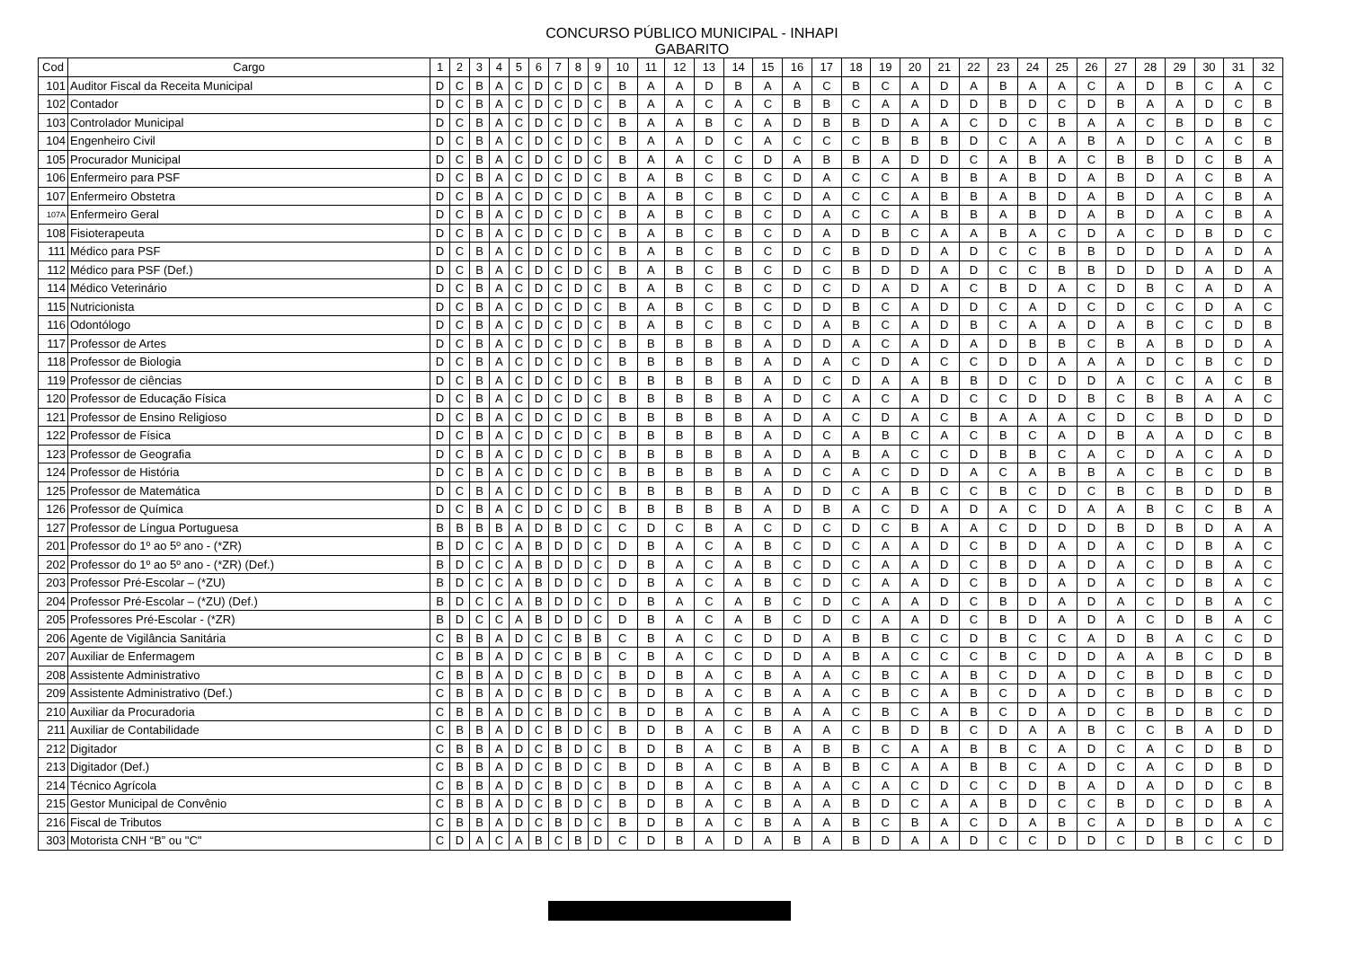CONCURSO PÚBLICO MUNICIPAL - INHAPI
GABARITO
| Cod | Cargo | 1 | 2 | 3 | 4 | 5 | 6 | 7 | 8 | 9 | 10 | 11 | 12 | 13 | 14 | 15 | 16 | 17 | 18 | 19 | 20 | 21 | 22 | 23 | 24 | 25 | 26 | 27 | 28 | 29 | 30 | 31 | 32 |
| --- | --- | --- | --- | --- | --- | --- | --- | --- | --- | --- | --- | --- | --- | --- | --- | --- | --- | --- | --- | --- | --- | --- | --- | --- | --- | --- | --- | --- | --- | --- | --- | --- | --- |
| 101 | Auditor Fiscal da Receita Municipal | D | C | B | A | C | D | C | D | C | B | A | A | D | B | A | A | C | B | C | A | D | A | B | A | A | C | A | D | B | C | A | C |
| 102 | Contador | D | C | B | A | C | D | C | D | C | B | A | A | C | A | C | B | B | C | A | A | D | D | B | D | C | D | B | A | A | D | C | B |
| 103 | Controlador Municipal | D | C | B | A | C | D | C | D | C | B | A | A | B | C | A | D | B | B | D | A | A | C | D | C | B | A | A | C | B | D | B | C |
| 104 | Engenheiro Civil | D | C | B | A | C | D | C | D | C | B | A | A | D | C | A | C | C | C | B | B | B | D | C | A | A | B | A | D | C | A | C | B |
| 105 | Procurador Municipal | D | C | B | A | C | D | C | D | C | B | A | A | C | C | D | A | B | B | A | D | D | C | A | B | A | C | B | B | D | C | B | A |
| 106 | Enfermeiro para PSF | D | C | B | A | C | D | C | D | C | B | A | B | C | B | C | D | A | C | C | A | B | B | A | B | D | A | B | D | A | C | B | A |
| 107 | Enfermeiro Obstetra | D | C | B | A | C | D | C | D | C | B | A | B | C | B | C | D | A | C | C | A | B | B | A | B | D | A | B | D | A | C | B | A |
| 107A | Enfermeiro Geral | D | C | B | A | C | D | C | D | C | B | A | B | C | B | C | D | A | C | C | A | B | B | A | B | D | A | B | D | A | C | B | A |
| 108 | Fisioterapeuta | D | C | B | A | C | D | C | D | C | B | A | B | C | B | C | D | A | D | B | C | A | A | B | A | C | D | A | C | D | B | D | C |
| 111 | Médico para PSF | D | C | B | A | C | D | C | D | C | B | A | B | C | B | C | D | C | B | D | D | A | D | C | C | B | B | D | D | D | A | D | A |
| 112 | Médico para PSF (Def.) | D | C | B | A | C | D | C | D | C | B | A | B | C | B | C | D | C | B | D | D | A | D | C | C | B | B | D | D | D | A | D | A |
| 114 | Médico Veterinário | D | C | B | A | C | D | C | D | C | B | A | B | C | B | C | D | C | D | A | D | A | C | B | D | A | C | D | B | C | A | D | A |
| 115 | Nutricionista | D | C | B | A | C | D | C | D | C | B | A | B | C | B | C | D | D | B | C | A | D | D | C | A | D | C | D | C | C | D | A | C |
| 116 | Odontólogo | D | C | B | A | C | D | C | D | C | B | A | B | C | B | C | D | A | B | C | A | D | B | C | A | A | D | A | B | C | C | D | B |
| 117 | Professor de Artes | D | C | B | A | C | D | C | D | C | B | B | B | B | B | A | D | D | A | C | A | D | A | D | B | B | C | B | A | B | D | D | A |
| 118 | Professor de Biologia | D | C | B | A | C | D | C | D | C | B | B | B | B | B | A | D | A | C | D | A | C | C | D | D | A | A | A | D | C | B | C | D |
| 119 | Professor de ciências | D | C | B | A | C | D | C | D | C | B | B | B | B | B | A | D | C | D | A | A | B | B | D | C | D | D | A | C | C | A | C | B |
| 120 | Professor de Educação Física | D | C | B | A | C | D | C | D | C | B | B | B | B | B | A | D | C | A | C | A | D | C | C | D | D | B | C | B | B | A | A | C |
| 121 | Professor de Ensino Religioso | D | C | B | A | C | D | C | D | C | B | B | B | B | B | A | D | A | C | D | A | C | B | A | A | A | C | D | C | B | D | D | D |
| 122 | Professor de Física | D | C | B | A | C | D | C | D | C | B | B | B | B | B | A | D | C | A | B | C | A | C | B | C | A | D | B | A | A | D | C | B |
| 123 | Professor de Geografia | D | C | B | A | C | D | C | D | C | B | B | B | B | B | A | D | A | B | A | C | C | D | B | B | C | A | C | D | A | C | A | D |
| 124 | Professor de História | D | C | B | A | C | D | C | D | C | B | B | B | B | B | A | D | C | A | C | D | D | A | C | A | B | B | A | C | B | C | D | B |
| 125 | Professor de Matemática | D | C | B | A | C | D | C | D | C | B | B | B | B | B | A | D | D | C | A | B | C | C | B | C | D | C | B | C | B | D | D | B |
| 126 | Professor de Química | D | C | B | A | C | D | C | D | C | B | B | B | B | B | A | D | B | A | C | D | A | D | A | C | D | A | A | B | C | C | B | A |
| 127 | Professor de Língua Portuguesa | B | B | B | B | A | D | B | D | C | C | D | C | B | A | C | D | C | D | C | B | A | A | C | D | D | D | B | D | B | D | A | A |
| 201 | Professor do 1º ao 5º ano - (*ZR) | B | D | C | C | A | B | D | D | C | D | B | A | C | A | B | C | D | C | A | A | D | C | B | D | A | D | A | C | D | B | A | C |
| 202 | Professor do 1º ao 5º ano - (*ZR) (Def.) | B | D | C | C | A | B | D | D | C | D | B | A | C | A | B | C | D | C | A | A | D | C | B | D | A | D | A | C | D | B | A | C |
| 203 | Professor Pré-Escolar – (*ZU) | B | D | C | C | A | B | D | D | C | D | B | A | C | A | B | C | D | C | A | A | D | C | B | D | A | D | A | C | D | B | A | C |
| 204 | Professor Pré-Escolar – (*ZU) (Def.) | B | D | C | C | A | B | D | D | C | D | B | A | C | A | B | C | D | C | A | A | D | C | B | D | A | D | A | C | D | B | A | C |
| 205 | Professores Pré-Escolar - (*ZR) | B | D | C | C | A | B | D | D | C | D | B | A | C | A | B | C | D | C | A | A | D | C | B | D | A | D | A | C | D | B | A | C |
| 206 | Agente de Vigilância Sanitária | C | B | B | A | D | C | C | B | B | C | B | A | C | C | D | D | A | B | B | C | C | D | B | C | C | A | D | B | A | C | C | D |
| 207 | Auxiliar de Enfermagem | C | B | B | A | D | C | C | B | B | C | B | A | C | C | D | D | A | B | A | C | C | C | B | C | D | D | A | A | B | C | D | B |
| 208 | Assistente Administrativo | C | B | B | A | D | C | B | D | C | B | D | B | A | C | B | A | A | C | B | C | A | B | C | D | A | D | C | B | D | B | C | D |
| 209 | Assistente Administrativo (Def.) | C | B | B | A | D | C | B | D | C | B | D | B | A | C | B | A | A | C | B | C | A | B | C | D | A | D | C | B | D | B | C | D |
| 210 | Auxiliar da Procuradoria | C | B | B | A | D | C | B | D | C | B | D | B | A | C | B | A | A | C | B | C | A | B | C | D | A | D | C | B | D | B | C | D |
| 211 | Auxiliar de Contabilidade | C | B | B | A | D | C | B | D | C | B | D | B | A | C | B | A | A | C | B | D | B | C | D | A | A | B | C | C | B | A | D | D |
| 212 | Digitador | C | B | B | A | D | C | B | D | C | B | D | B | A | C | B | A | B | B | C | A | A | B | B | C | A | D | C | A | C | D | B | D |
| 213 | Digitador (Def.) | C | B | B | A | D | C | B | D | C | B | D | B | A | C | B | A | B | B | C | A | A | B | B | C | A | D | C | A | C | D | B | D |
| 214 | Técnico Agrícola | C | B | B | A | D | C | B | D | C | B | D | B | A | C | B | A | A | C | A | C | D | C | C | D | B | A | D | A | D | D | C | B |
| 215 | Gestor Municipal de Convênio | C | B | B | A | D | C | B | D | C | B | D | B | A | C | B | A | A | B | D | C | A | A | B | D | C | C | B | D | C | D | B | A |
| 216 | Fiscal de Tributos | C | B | B | A | D | C | B | D | C | B | D | B | A | C | B | A | A | B | C | B | A | C | D | A | B | C | A | D | B | D | A | C |
| 303 | Motorista CNH “B” ou "C" | C | D | A | C | A | B | C | B | D | C | D | B | A | D | A | B | A | B | D | A | A | D | C | C | D | D | C | D | B | C | C | D |